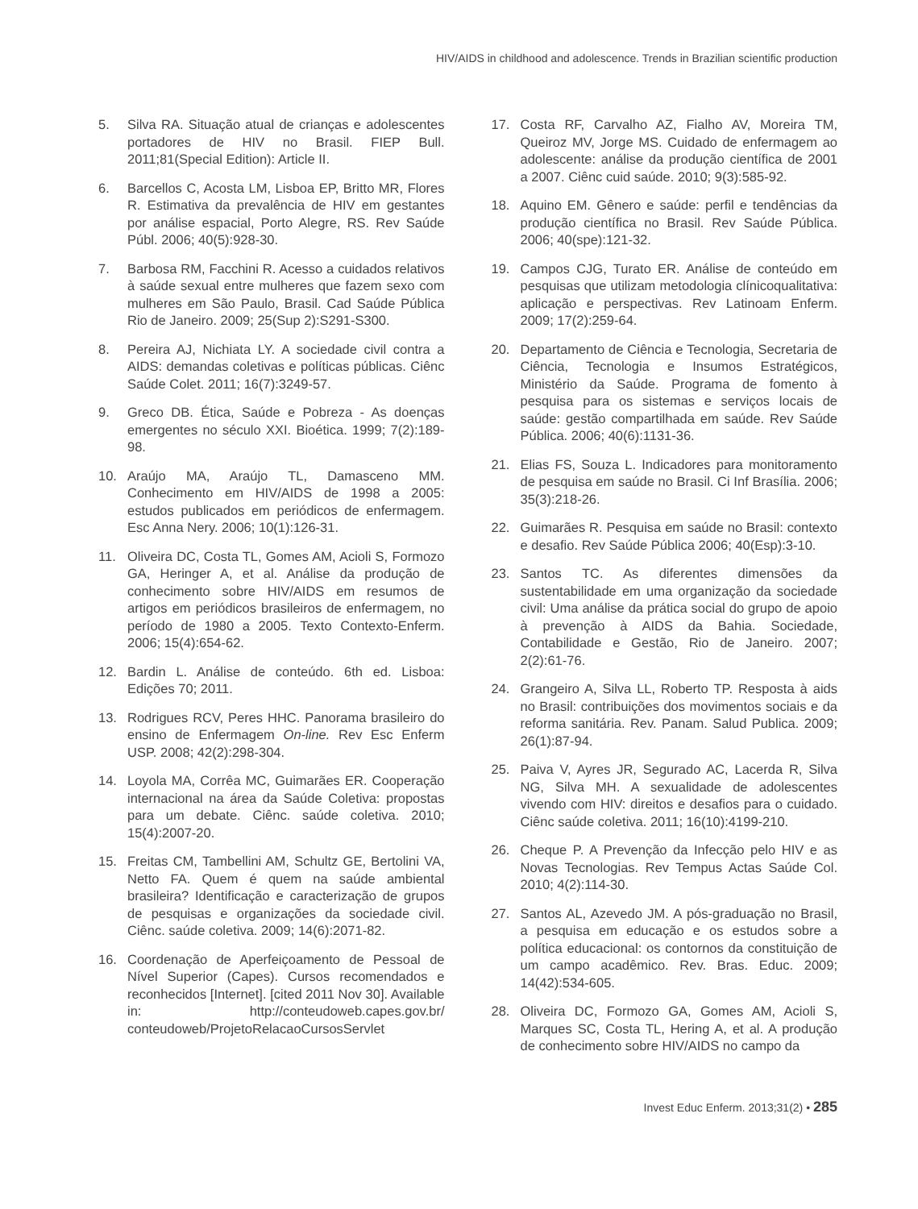HIV/AIDS in childhood and adolescence. Trends in Brazilian scientific production
5. Silva RA. Situação atual de crianças e adolescentes portadores de HIV no Brasil. FIEP Bull. 2011;81(Special Edition): Article II.
6. Barcellos C, Acosta LM, Lisboa EP, Britto MR, Flores R. Estimativa da prevalência de HIV em gestantes por análise espacial, Porto Alegre, RS. Rev Saúde Públ. 2006; 40(5):928-30.
7. Barbosa RM, Facchini R. Acesso a cuidados relativos à saúde sexual entre mulheres que fazem sexo com mulheres em São Paulo, Brasil. Cad Saúde Pública Rio de Janeiro. 2009; 25(Sup 2):S291-S300.
8. Pereira AJ, Nichiata LY. A sociedade civil contra a AIDS: demandas coletivas e políticas públicas. Ciênc Saúde Colet. 2011; 16(7):3249-57.
9. Greco DB. Ética, Saúde e Pobreza - As doenças emergentes no século XXI. Bioética. 1999; 7(2):189-98.
10. Araújo MA, Araújo TL, Damasceno MM. Conhecimento em HIV/AIDS de 1998 a 2005: estudos publicados em periódicos de enfermagem. Esc Anna Nery. 2006; 10(1):126-31.
11. Oliveira DC, Costa TL, Gomes AM, Acioli S, Formozo GA, Heringer A, et al. Análise da produção de conhecimento sobre HIV/AIDS em resumos de artigos em periódicos brasileiros de enfermagem, no período de 1980 a 2005. Texto Contexto-Enferm. 2006; 15(4):654-62.
12. Bardin L. Análise de conteúdo. 6th ed. Lisboa: Edições 70; 2011.
13. Rodrigues RCV, Peres HHC. Panorama brasileiro do ensino de Enfermagem On-line. Rev Esc Enferm USP. 2008; 42(2):298-304.
14. Loyola MA, Corrêa MC, Guimarães ER. Cooperação internacional na área da Saúde Coletiva: propostas para um debate. Ciênc. saúde coletiva. 2010; 15(4):2007-20.
15. Freitas CM, Tambellini AM, Schultz GE, Bertolini VA, Netto FA. Quem é quem na saúde ambiental brasileira? Identificação e caracterização de grupos de pesquisas e organizações da sociedade civil. Ciênc. saúde coletiva. 2009; 14(6):2071-82.
16. Coordenação de Aperfeiçoamento de Pessoal de Nível Superior (Capes). Cursos recomendados e reconhecidos [Internet]. [cited 2011 Nov 30]. Available in: http://conteudoweb.capes.gov.br/ conteudoweb/ProjetoRelacaoCursosServlet
17. Costa RF, Carvalho AZ, Fialho AV, Moreira TM, Queiroz MV, Jorge MS. Cuidado de enfermagem ao adolescente: análise da produção científica de 2001 a 2007. Ciênc cuid saúde. 2010; 9(3):585-92.
18. Aquino EM. Gênero e saúde: perfil e tendências da produção científica no Brasil. Rev Saúde Pública. 2006; 40(spe):121-32.
19. Campos CJG, Turato ER. Análise de conteúdo em pesquisas que utilizam metodologia clínicoqualitativa: aplicação e perspectivas. Rev Latinoam Enferm. 2009; 17(2):259-64.
20. Departamento de Ciência e Tecnologia, Secretaria de Ciência, Tecnologia e Insumos Estratégicos, Ministério da Saúde. Programa de fomento à pesquisa para os sistemas e serviços locais de saúde: gestão compartilhada em saúde. Rev Saúde Pública. 2006; 40(6):1131-36.
21. Elias FS, Souza L. Indicadores para monitoramento de pesquisa em saúde no Brasil. Ci Inf Brasília. 2006; 35(3):218-26.
22. Guimarães R. Pesquisa em saúde no Brasil: contexto e desafio. Rev Saúde Pública 2006; 40(Esp):3-10.
23. Santos TC. As diferentes dimensões da sustentabilidade em uma organização da sociedade civil: Uma análise da prática social do grupo de apoio à prevenção à AIDS da Bahia. Sociedade, Contabilidade e Gestão, Rio de Janeiro. 2007; 2(2):61-76.
24. Grangeiro A, Silva LL, Roberto TP. Resposta à aids no Brasil: contribuições dos movimentos sociais e da reforma sanitária. Rev. Panam. Salud Publica. 2009; 26(1):87-94.
25. Paiva V, Ayres JR, Segurado AC, Lacerda R, Silva NG, Silva MH. A sexualidade de adolescentes vivendo com HIV: direitos e desafios para o cuidado. Ciênc saúde coletiva. 2011; 16(10):4199-210.
26. Cheque P. A Prevenção da Infecção pelo HIV e as Novas Tecnologias. Rev Tempus Actas Saúde Col. 2010; 4(2):114-30.
27. Santos AL, Azevedo JM. A pós-graduação no Brasil, a pesquisa em educação e os estudos sobre a política educacional: os contornos da constituição de um campo acadêmico. Rev. Bras. Educ. 2009; 14(42):534-605.
28. Oliveira DC, Formozo GA, Gomes AM, Acioli S, Marques SC, Costa TL, Hering A, et al. A produção de conhecimento sobre HIV/AIDS no campo da
Invest Educ Enferm. 2013;31(2) • 285